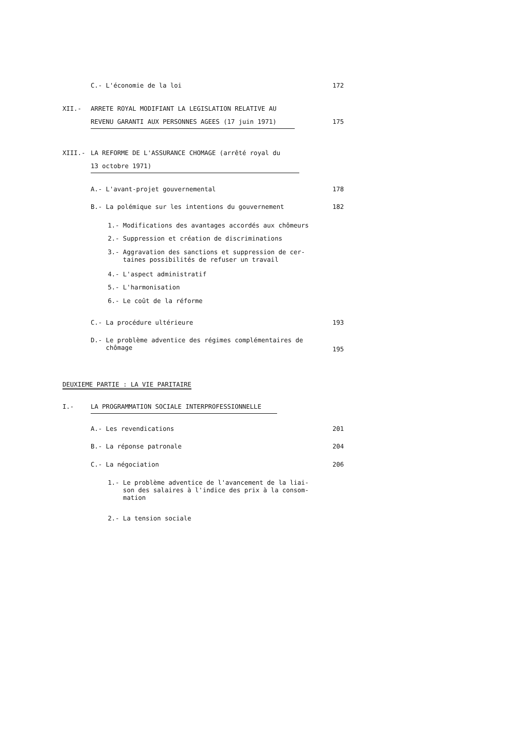C.- L'économie de la loi 172
XII.- ARRETE ROYAL MODIFIANT LA LEGISLATION RELATIVE AU
REVENU GARANTI AUX PERSONNES AGEES (17 juin 1971) 175
XIII.- LA REFORME DE L'ASSURANCE CHOMAGE (arrêté royal du
13 octobre 1971)
A.- L'avant-projet gouvernemental 178
B.- La polémique sur les intentions du gouvernement 182
1.- Modifications des avantages accordés aux chômeurs
2.- Suppression et création de discriminations
3.- Aggravation des sanctions et suppression de cer-
taines possibilités de refuser un travail
4.- L'aspect administratif
5.- L'harmonisation
6.- Le coût de la réforme
C.- La procédure ultérieure 193
D.- Le problème adventice des régimes complémentaires de
chômage
195
DEUXIEME PARTIE : LA VIE PARITAIRE
I.- LA PROGRAMMATION SOCIALE INTERPROFESSIONNELLE
A.- Les revendications 201
B.- La réponse patronale 204
C.- La négociation 206
1.- Le problème adventice de l'avancement de la liai-
son des salaires à l'indice des prix à la consom-
mation
2.- La tension sociale